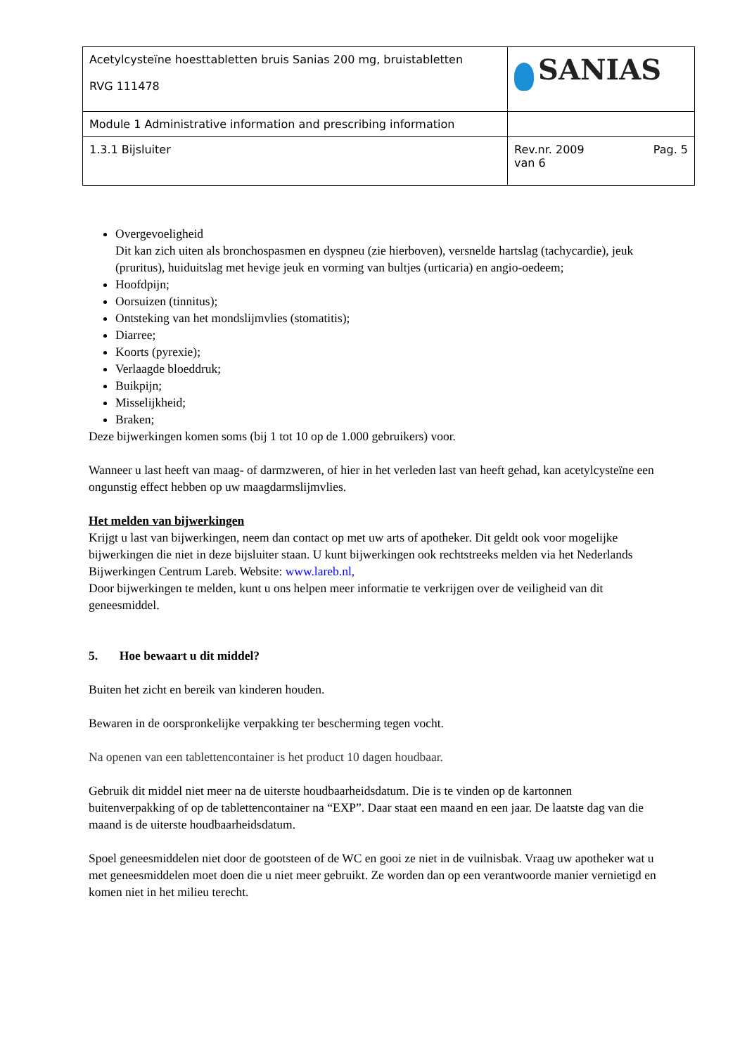| Acetylcysteïne hoesttabletten bruis Sanias 200 mg, bruistabletten RVG 111478 | SANIAS |
| Module 1 Administrative information and prescribing information | |
| 1.3.1 Bijsluiter | Rev.nr. 2009 Pag. 5 van 6 |
Overgevoeligheid
Dit kan zich uiten als bronchospasmen en dyspneu (zie hierboven), versnelde hartslag (tachycardie), jeuk (pruritus), huiduitslag met hevige jeuk en vorming van bultjes (urticaria) en angio-oedeem;
Hoofdpijn;
Oorsuizen (tinnitus);
Ontsteking van het mondslijmvlies (stomatitis);
Diarree;
Koorts (pyrexie);
Verlaagde bloeddruk;
Buikpijn;
Misselijkheid;
Braken;
Deze bijwerkingen komen soms (bij 1 tot 10 op de 1.000 gebruikers) voor.
Wanneer u last heeft van maag- of darmzweren, of hier in het verleden last van heeft gehad, kan acetylcysteïne een ongunstig effect hebben op uw maagdarmslijmvlies.
Het melden van bijwerkingen
Krijgt u last van bijwerkingen, neem dan contact op met uw arts of apotheker. Dit geldt ook voor mogelijke bijwerkingen die niet in deze bijsluiter staan. U kunt bijwerkingen ook rechtstreeks melden via het Nederlands Bijwerkingen Centrum Lareb. Website: www.lareb.nl,
Door bijwerkingen te melden, kunt u ons helpen meer informatie te verkrijgen over de veiligheid van dit geneesmiddel.
5. Hoe bewaart u dit middel?
Buiten het zicht en bereik van kinderen houden.
Bewaren in de oorspronkelijke verpakking ter bescherming tegen vocht.
Na openen van een tablettencontainer is het product 10 dagen houdbaar.
Gebruik dit middel niet meer na de uiterste houdbaarheidsdatum. Die is te vinden op de kartonnen buitenverpakking of op de tablettencontainer na “EXP”. Daar staat een maand en een jaar. De laatste dag van die maand is de uiterste houdbaarheidsdatum.
Spoel geneesmiddelen niet door de gootsteen of de WC en gooi ze niet in de vuilnisbak. Vraag uw apotheker wat u met geneesmiddelen moet doen die u niet meer gebruikt. Ze worden dan op een verantwoorde manier vernietigd en komen niet in het milieu terecht.